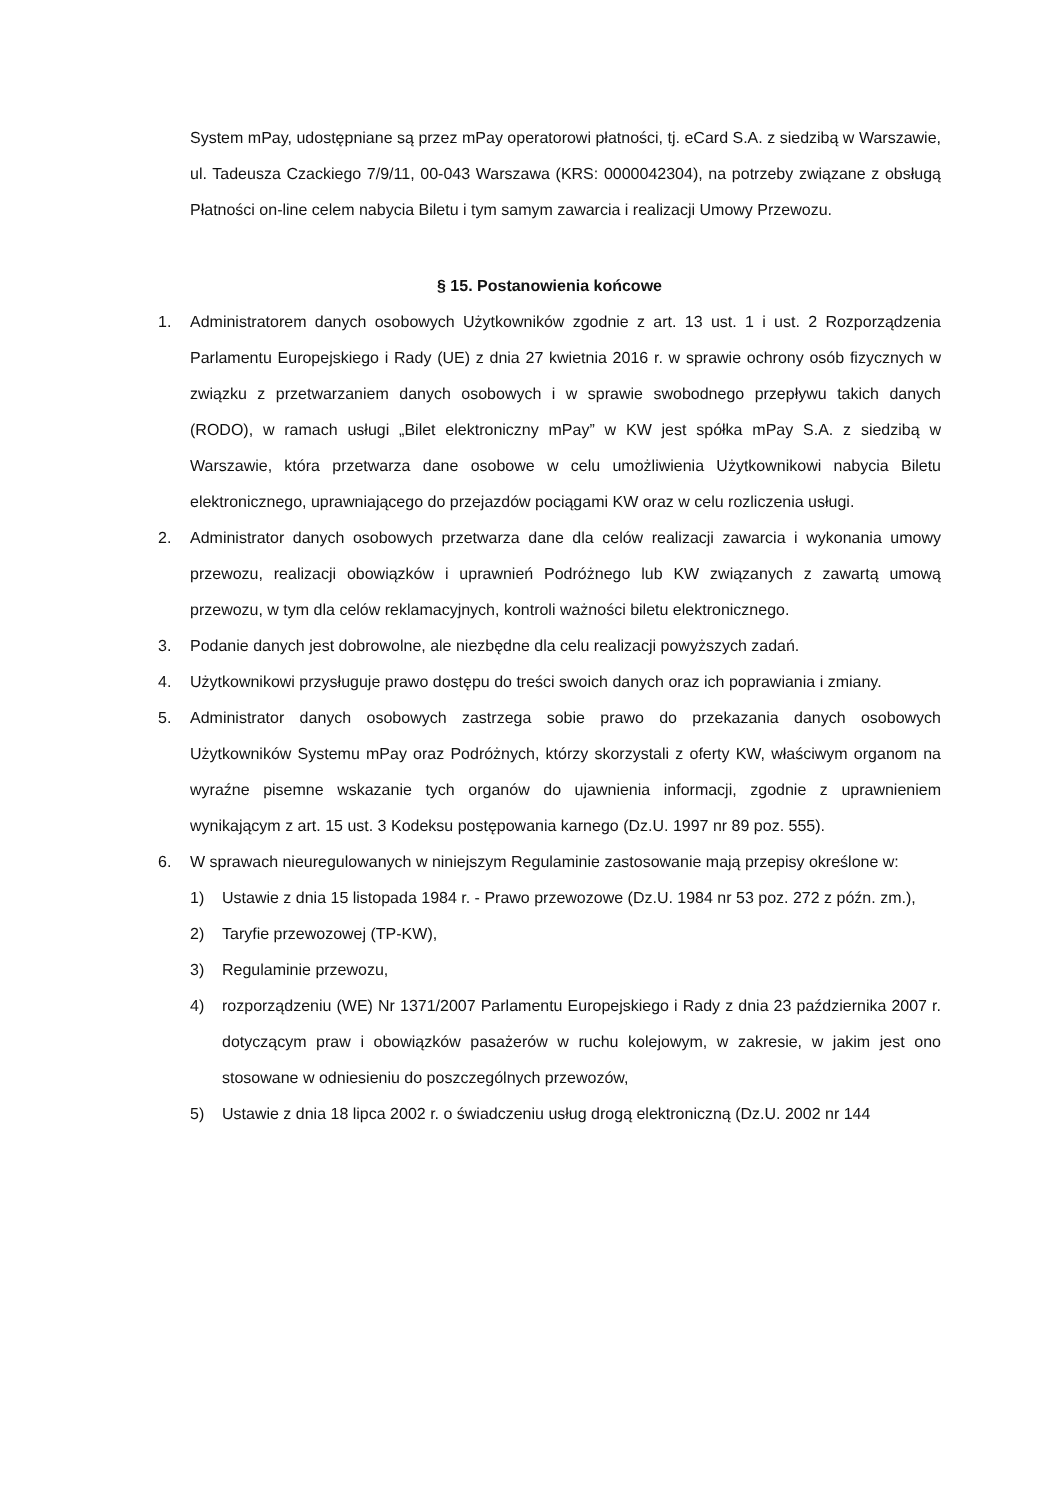System mPay, udostępniane są przez mPay operatorowi płatności, tj. eCard S.A. z siedzibą w Warszawie, ul. Tadeusza Czackiego 7/9/11, 00-043 Warszawa (KRS: 0000042304), na potrzeby związane z obsługą Płatności on-line celem nabycia Biletu i tym samym zawarcia i realizacji Umowy Przewozu.
§ 15. Postanowienia końcowe
1. Administratorem danych osobowych Użytkowników zgodnie z art. 13 ust. 1 i ust. 2 Rozporządzenia Parlamentu Europejskiego i Rady (UE) z dnia 27 kwietnia 2016 r. w sprawie ochrony osób fizycznych w związku z przetwarzaniem danych osobowych i w sprawie swobodnego przepływu takich danych (RODO), w ramach usługi „Bilet elektroniczny mPay” w KW jest spółka mPay S.A. z siedzibą w Warszawie, która przetwarza dane osobowe w celu umożliwienia Użytkownikowi nabycia Biletu elektronicznego, uprawniającego do przejazdów pociągami KW oraz w celu rozliczenia usługi.
2. Administrator danych osobowych przetwarza dane dla celów realizacji zawarcia i wykonania umowy przewozu, realizacji obowiązków i uprawnień Podróżnego lub KW związanych z zawartą umową przewozu, w tym dla celów reklamacyjnych, kontroli ważności biletu elektronicznego.
3. Podanie danych jest dobrowolne, ale niezbędne dla celu realizacji powyższych zadań.
4. Użytkownikowi przysługuje prawo dostępu do treści swoich danych oraz ich poprawiania i zmiany.
5. Administrator danych osobowych zastrzega sobie prawo do przekazania danych osobowych Użytkowników Systemu mPay oraz Podróżnych, którzy skorzystali z oferty KW, właściwym organom na wyraźne pisemne wskazanie tych organów do ujawnienia informacji, zgodnie z uprawnieniem wynikającym z art. 15 ust. 3 Kodeksu postępowania karnego (Dz.U. 1997 nr 89 poz. 555).
6. W sprawach nieuregulowanych w niniejszym Regulaminie zastosowanie mają przepisy określone w:
1) Ustawie z dnia 15 listopada 1984 r. - Prawo przewozowe (Dz.U. 1984 nr 53 poz. 272 z późn. zm.),
2) Taryfie przewozowej (TP-KW),
3) Regulaminie przewozu,
4) rozporządzeniu (WE) Nr 1371/2007 Parlamentu Europejskiego i Rady z dnia 23 października 2007 r. dotyczącym praw i obowiązków pasażerów w ruchu kolejowym, w zakresie, w jakim jest ono stosowane w odniesieniu do poszczególnych przewozów,
5) Ustawie z dnia 18 lipca 2002 r. o świadczeniu usług drogą elektroniczną (Dz.U. 2002 nr 144